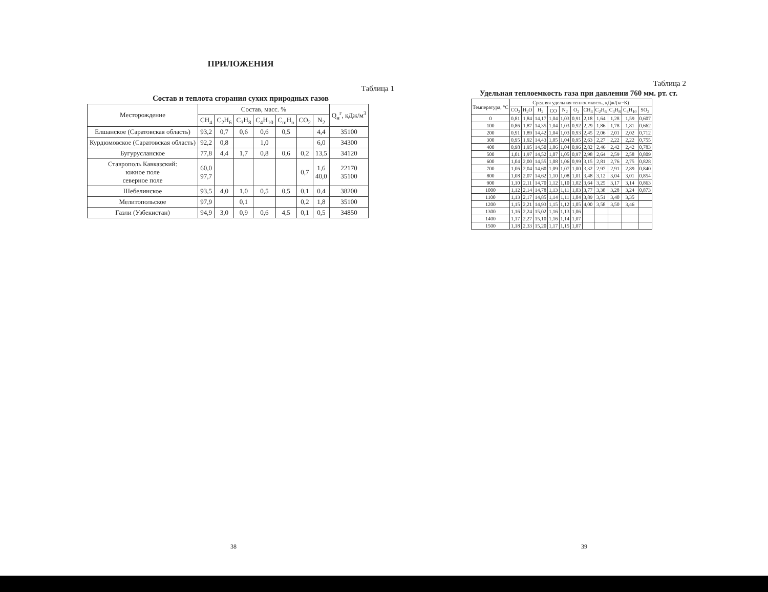ПРИЛОЖЕНИЯ
Таблица 1
Состав и теплота сгорания сухих природных газов
| Месторождение | Состав, масс. % | | | | | | | Q<sub>н</sub><sup>г</sup>, кДж/м<sup>3</sup> |
| --- | --- | --- | --- | --- | --- | --- | --- | --- |
| | CH<sub>4</sub> | C<sub>2</sub>H<sub>6</sub> | C<sub>3</sub>H<sub>8</sub> | C<sub>4</sub>H<sub>10</sub> | C<sub>m</sub>H<sub>n</sub> | CO<sub>2</sub> | N<sub>2</sub> | |
| Елшанское (Саратовская область) | 93,2 | 0,7 | 0,6 | 0,6 | 0,5 | | 4,4 | 35100 |
| Курдюмовское (Саратовская область) | 92,2 | 0,8 | | 1,0 | | | 6,0 | 34300 |
| Бугурусланское | 77,8 | 4,4 | 1,7 | 0,8 | 0,6 | 0,2 | 13,5 | 34120 |
| Ставрополь Кавказский: южное поле северное поле | 60,0 97,7 | | | | | 0,7 | 1,6 40,0 | 22170 35100 |
| Шебелинское | 93,5 | 4,0 | 1,0 | 0,5 | 0,5 | 0,1 | 0,4 | 38200 |
| Мелитопольское | 97,9 | | 0,1 | | | 0,2 | 1,8 | 35100 |
| Газли (Узбекистан) | 94,9 | 3,0 | 0,9 | 0,6 | 4,5 | 0,1 | 0,5 | 34850 |
38
Таблица 2
Удельная теплоемкость газа при давлении 760 мм. рт. ст.
| Температура, °С | Средняя удельная теплоемкость, кДж/(кг·К) | | | | | | | | | | |
| --- | --- | --- | --- | --- | --- | --- | --- | --- | --- | --- | --- |
| | CO<sub>2</sub> | H<sub>2</sub>O | H<sub>2</sub> | CO | N<sub>2</sub> | O<sub>2</sub> | CH<sub>4</sub> | C<sub>2</sub>H<sub>6</sub> | C<sub>3</sub>H<sub>8</sub> | C<sub>4</sub>H<sub>10</sub> | SO<sub>2</sub> |
| 0 | 0,81 | 1,84 | 14,17 | 1,04 | 1,03 | 0,91 | 2,18 | 1,64 | 1,28 | 1,59 | 0,607 |
| 100 | 0,86 | 1,87 | 14,35 | 1,04 | 1,03 | 0,92 | 2,29 | 1,86 | 1,78 | 1,81 | 0,662 |
| 200 | 0,91 | 1,89 | 14,42 | 1,04 | 1,03 | 0,93 | 2,45 | 2,06 | 2,01 | 2,02 | 0,712 |
| 300 | 0,95 | 1,92 | 14,43 | 1,05 | 1,04 | 0,95 | 2,63 | 2,27 | 2,22 | 2,22 | 0,755 |
| 400 | 0,98 | 1,95 | 14,50 | 1,06 | 1,04 | 0,96 | 2,82 | 2,46 | 2,42 | 2,42 | 0,783 |
| 500 | 1,01 | 1,97 | 14,52 | 1,07 | 1,05 | 0,97 | 2,98 | 2,64 | 2,59 | 2,58 | 0,809 |
| 600 | 1,04 | 2,00 | 14,55 | 1,08 | 1,06 | 0,99 | 3,15 | 2,81 | 2,76 | 2,75 | 0,828 |
| 700 | 1,06 | 2,04 | 14,60 | 1,09 | 1,07 | 1,00 | 3,32 | 2,97 | 2,91 | 2,89 | 0,840 |
| 800 | 1,08 | 2,07 | 14,62 | 1,10 | 1,08 | 1,01 | 3,48 | 3,12 | 3,04 | 3,01 | 0,854 |
| 900 | 1,10 | 2,11 | 14,70 | 1,12 | 1,10 | 1,02 | 3,64 | 3,25 | 3,17 | 3,14 | 0,863 |
| 1000 | 1,12 | 2,14 | 14,78 | 1,13 | 1,11 | 1,03 | 3,77 | 3,38 | 3,28 | 3,24 | 0,873 |
| 1100 | 1,13 | 2,17 | 14,85 | 1,14 | 1,11 | 1,04 | 3,89 | 3,51 | 3,40 | 3,35 | |
| 1200 | 1,15 | 2,21 | 14,93 | 1,15 | 1,12 | 1,05 | 4,00 | 3,58 | 3,50 | 3,46 | |
| 1300 | 1,16 | 2,24 | 15,02 | 1,16 | 1,13 | 1,06 | | | | | |
| 1400 | 1,17 | 2,27 | 15,10 | 1,16 | 1,14 | 1,07 | | | | | |
| 1500 | 1,18 | 2,33 | 15,20 | 1,17 | 1,15 | 1,07 | | | | | |
39